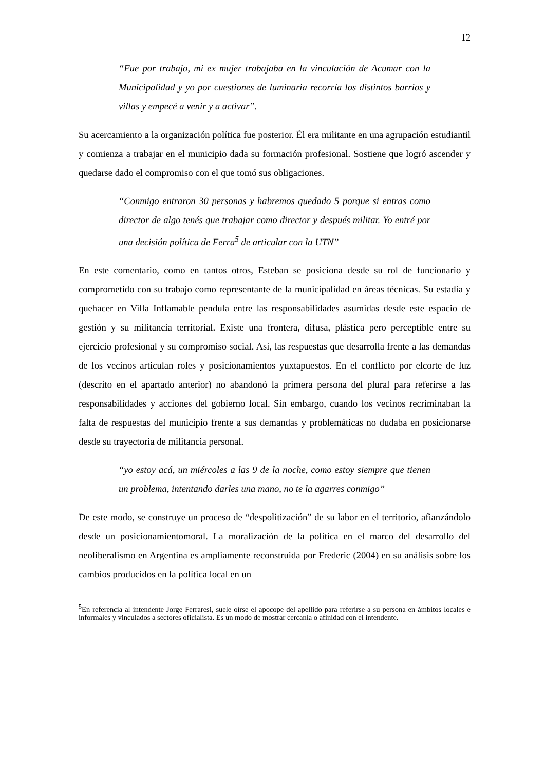12
“Fue por trabajo, mi ex mujer trabajaba en la vinculación de Acumar con la Municipalidad y yo por cuestiones de luminaria recorría los distintos barrios y villas y empecé a venir y a activar”.
Su acercamiento a la organización política fue posterior. Él era militante en una agrupación estudiantil y comienza a trabajar en el municipio dada su formación profesional. Sostiene que logró ascender y quedarse dado el compromiso con el que tomó sus obligaciones.
“Conmigo entraron 30 personas y habremos quedado 5 porque si entras como director de algo tenés que trabajar como director y después militar. Yo entré por una decisión política de Ferra<sup>5</sup> de articular con la UTN”
En este comentario, como en tantos otros, Esteban se posiciona desde su rol de funcionario y comprometido con su trabajo como representante de la municipalidad en áreas técnicas. Su estadía y quehacer en Villa Inflamable pendula entre las responsabilidades asumidas desde este espacio de gestión y su militancia territorial. Existe una frontera, difusa, plástica pero perceptible entre su ejercicio profesional y su compromiso social. Así, las respuestas que desarrolla frente a las demandas de los vecinos articulan roles y posicionamientos yuxtapuestos. En el conflicto por elcorte de luz (descrito en el apartado anterior) no abandonó la primera persona del plural para referirse a las responsabilidades y acciones del gobierno local. Sin embargo, cuando los vecinos recriminaban la falta de respuestas del municipio frente a sus demandas y problemáticas no dudaba en posicionarse desde su trayectoria de militancia personal.
“yo estoy acá, un miércoles a las 9 de la noche, como estoy siempre que tienen un problema, intentando darles una mano, no te la agarres conmigo”
De este modo, se construye un proceso de “despolitización” de su labor en el territorio, afianzándolo desde un posicionamientomoral. La moralización de la política en el marco del desarrollo del neoliberalismo en Argentina es ampliamente reconstruida por Frederic (2004) en su análisis sobre los cambios producidos en la política local en un
<sup>5</sup> En referencia al intendente Jorge Ferraresi, suele oírse el apocope del apellido para referirse a su persona en ámbitos locales e informales y vinculados a sectores oficialista. Es un modo de mostrar cercanía o afinidad con el intendente.